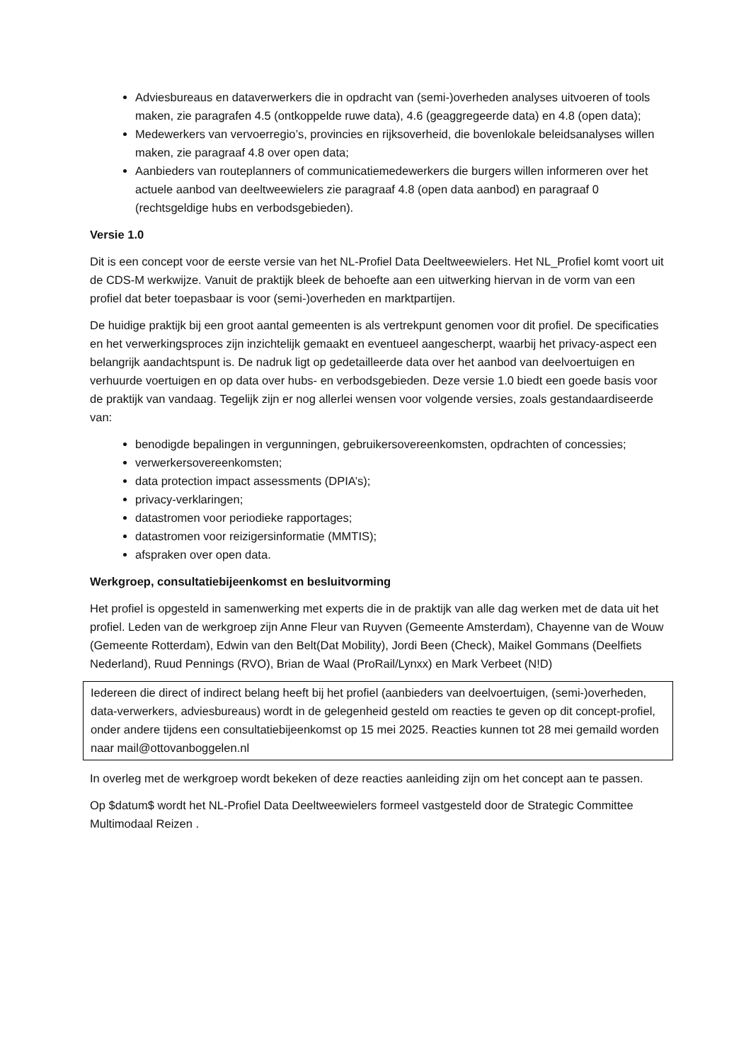Adviesbureaus en dataverwerkers die in opdracht van (semi-)overheden analyses uitvoeren of tools maken, zie paragrafen 4.5 (ontkoppelde ruwe data), 4.6 (geaggregeerde data) en 4.8 (open data);
Medewerkers van vervoerregio’s, provincies en rijksoverheid, die bovenlokale beleidsanalyses willen maken, zie paragraaf 4.8 over open data;
Aanbieders van routeplanners of communicatiemedewerkers die burgers willen informeren over het actuele aanbod van deeltweewielers zie paragraaf 4.8 (open data aanbod) en paragraaf 0 (rechtsgeldige hubs en verbodsgebieden).
Versie 1.0
Dit is een concept voor de eerste versie van het NL-Profiel Data Deeltweewielers. Het NL_Profiel komt voort uit de CDS-M werkwijze. Vanuit de praktijk bleek de behoefte aan een uitwerking hiervan in de vorm van een profiel dat beter toepasbaar is voor (semi-)overheden en marktpartijen.
De huidige praktijk bij een groot aantal gemeenten is als vertrekpunt genomen voor dit profiel. De specificaties en het verwerkingsproces zijn inzichtelijk gemaakt en eventueel aangescherpt, waarbij het privacy-aspect een belangrijk aandachtspunt is. De nadruk ligt op gedetailleerde data over het aanbod van deelvoertuigen en verhuurde voertuigen en op data over hubs- en verbodsgebieden. Deze versie 1.0 biedt een goede basis voor de praktijk van vandaag. Tegelijk zijn er nog allerlei wensen voor volgende versies, zoals gestandaardiseerde van:
benodigde bepalingen in vergunningen, gebruikersovereenkomsten, opdrachten of concessies;
verwerkersovereenkomsten;
data protection impact assessments (DPIA’s);
privacy-verklaringen;
datastromen voor periodieke rapportages;
datastromen voor reizigersinformatie (MMTIS);
afspraken over open data.
Werkgroep, consultatiebijeenkomst en besluitvorming
Het profiel is opgesteld in samenwerking met experts die in de praktijk van alle dag werken met de data uit het profiel. Leden van de werkgroep zijn Anne Fleur van Ruyven (Gemeente Amsterdam), Chayenne van de Wouw (Gemeente Rotterdam), Edwin van den Belt(Dat Mobility), Jordi Been (Check), Maikel Gommans (Deelfiets Nederland), Ruud Pennings (RVO), Brian de Waal (ProRail/Lynxx) en Mark Verbeet (N!D)
Iedereen die direct of indirect belang heeft bij het profiel (aanbieders van deelvoertuigen, (semi-)overheden, data-verwerkers, adviesbureaus) wordt in de gelegenheid gesteld om reacties te geven op dit concept-profiel, onder andere tijdens een consultatiebijeenkomst op 15 mei 2025. Reacties kunnen tot 28 mei gemaild worden naar mail@ottovanboggelen.nl
In overleg met de werkgroep wordt bekeken of deze reacties aanleiding zijn om het concept aan te passen.
Op $datum$ wordt het NL-Profiel Data Deeltweewielers formeel vastgesteld door de Strategic Committee Multimodaal Reizen .